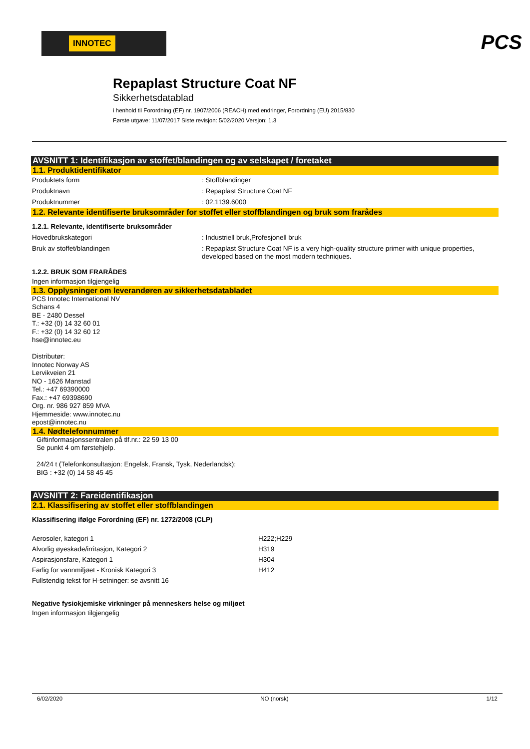INNOTEC
PCS
Repaplast Structure Coat NF
Sikkerhetsdatablad
i henhold til Forordning (EF) nr. 1907/2006 (REACH) med endringer, Forordning (EU) 2015/830
Første utgave: 11/07/2017 Siste revisjon: 5/02/2020 Versjon: 1.3
AVSNITT 1: Identifikasjon av stoffet/blandingen og av selskapet / foretaket
1.1. Produktidentifikator
Produktets form : Stoffblandinger
Produktnavn : Repaplast Structure Coat NF
Produktnummer : 02.1139.6000
1.2. Relevante identifiserte bruksområder for stoffet eller stoffblandingen og bruk som frarådes
1.2.1. Relevante, identifiserte bruksområder
Hovedbrukskategori : Industriell bruk,Profesjonell bruk
Bruk av stoffet/blandingen : Repaplast Structure Coat NF is a very high-quality structure primer with unique properties, developed based on the most modern techniques.
1.2.2. BRUK SOM FRARÅDES
Ingen informasjon tilgjengelig
1.3. Opplysninger om leverandøren av sikkerhetsdatabladet
PCS Innotec International NV
Schans 4
BE - 2480 Dessel
T.: +32 (0) 14 32 60 01
F.: +32 (0) 14 32 60 12
hse@innotec.eu
Distributør:
Innotec Norway AS
Lervikveien 21
NO - 1626 Manstad
Tel.: +47 69390000
Fax.: +47 69398690
Org. nr. 986 927 859 MVA
Hjemmeside: www.innotec.nu
epost@innotec.nu
1.4. Nødtelefonnummer
Giftinformasjonssentralen på tlf.nr.: 22 59 13 00
Se punkt 4 om førstehjelp.
24/24 t (Telefonkonsultasjon: Engelsk, Fransk, Tysk, Nederlandsk):
BIG : +32 (0) 14 58 45 45
AVSNITT 2: Fareidentifikasjon
2.1. Klassifisering av stoffet eller stoffblandingen
Klassifisering ifølge Forordning (EF) nr. 1272/2008 (CLP)
Aerosoler, kategori 1 H222;H229
Alvorlig øyeskade/irritasjon, Kategori 2 H319
Aspirasjonsfare, Kategori 1 H304
Farlig for vannmiljøet - Kronisk Kategori 3 H412
Fullstendig tekst for H-setninger: se avsnitt 16
Negative fysiokjemiske virkninger på menneskers helse og miljøet
Ingen informasjon tilgjengelig
6/02/2020 NO (norsk) 1/12